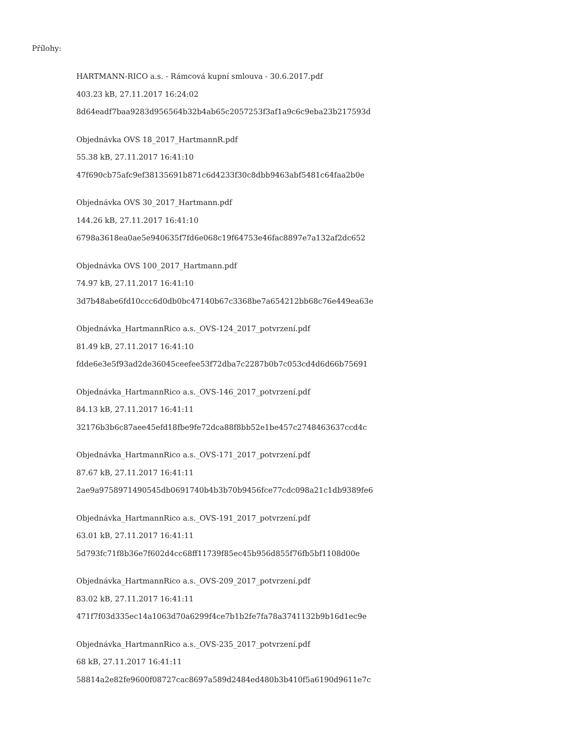Přílohy:
HARTMANN-RICO a.s. - Rámcová kupní smlouva - 30.6.2017.pdf
403.23 kB, 27.11.2017 16:24:02
8d64eadf7baa9283d956564b32b4ab65c2057253f3af1a9c6c9eba23b217593d
Objednávka OVS 18_2017_HartmannR.pdf
55.38 kB, 27.11.2017 16:41:10
47f690cb75afc9ef38135691b871c6d4233f30c8dbb9463abf5481c64faa2b0e
Objednávka OVS 30_2017_Hartmann.pdf
144.26 kB, 27.11.2017 16:41:10
6798a3618ea0ae5e940635f7fd6e068c19f64753e46fac8897e7a132af2dc652
Objednávka OVS 100_2017_Hartmann.pdf
74.97 kB, 27.11.2017 16:41:10
3d7b48abe6fd10ccc6d0db0bc47140b67c3368be7a654212bb68c76e449ea63e
Objednávka_HartmannRico a.s._OVS-124_2017_potvrzení.pdf
81.49 kB, 27.11.2017 16:41:10
fdde6e3e5f93ad2de36045ceefee53f72dba7c2287b0b7c053cd4d6d66b75691
Objednávka_HartmannRico a.s._OVS-146_2017_potvrzení.pdf
84.13 kB, 27.11.2017 16:41:11
32176b3b6c87aee45efd18fbe9fe72dca88f8bb52e1be457c2748463637ccd4c
Objednávka_HartmannRico a.s._OVS-171_2017_potvrzení.pdf
87.67 kB, 27.11.2017 16:41:11
2ae9a9758971490545db0691740b4b3b70b9456fce77cdc098a21c1db9389fe6
Objednávka_HartmannRico a.s._OVS-191_2017_potvrzení.pdf
63.01 kB, 27.11.2017 16:41:11
5d793fc71f8b36e7f602d4cc68ff11739f85ec45b956d855f76fb5bf1108d00e
Objednávka_HartmannRico a.s._OVS-209_2017_potvrzení.pdf
83.02 kB, 27.11.2017 16:41:11
471f7f03d335ec14a1063d70a6299f4ce7b1b2fe7fa78a3741132b9b16d1ec9e
Objednávka_HartmannRico a.s._OVS-235_2017_potvrzení.pdf
68 kB, 27.11.2017 16:41:11
58814a2e82fe9600f08727cac8697a589d2484ed480b3b410f5a6190d9611e7c